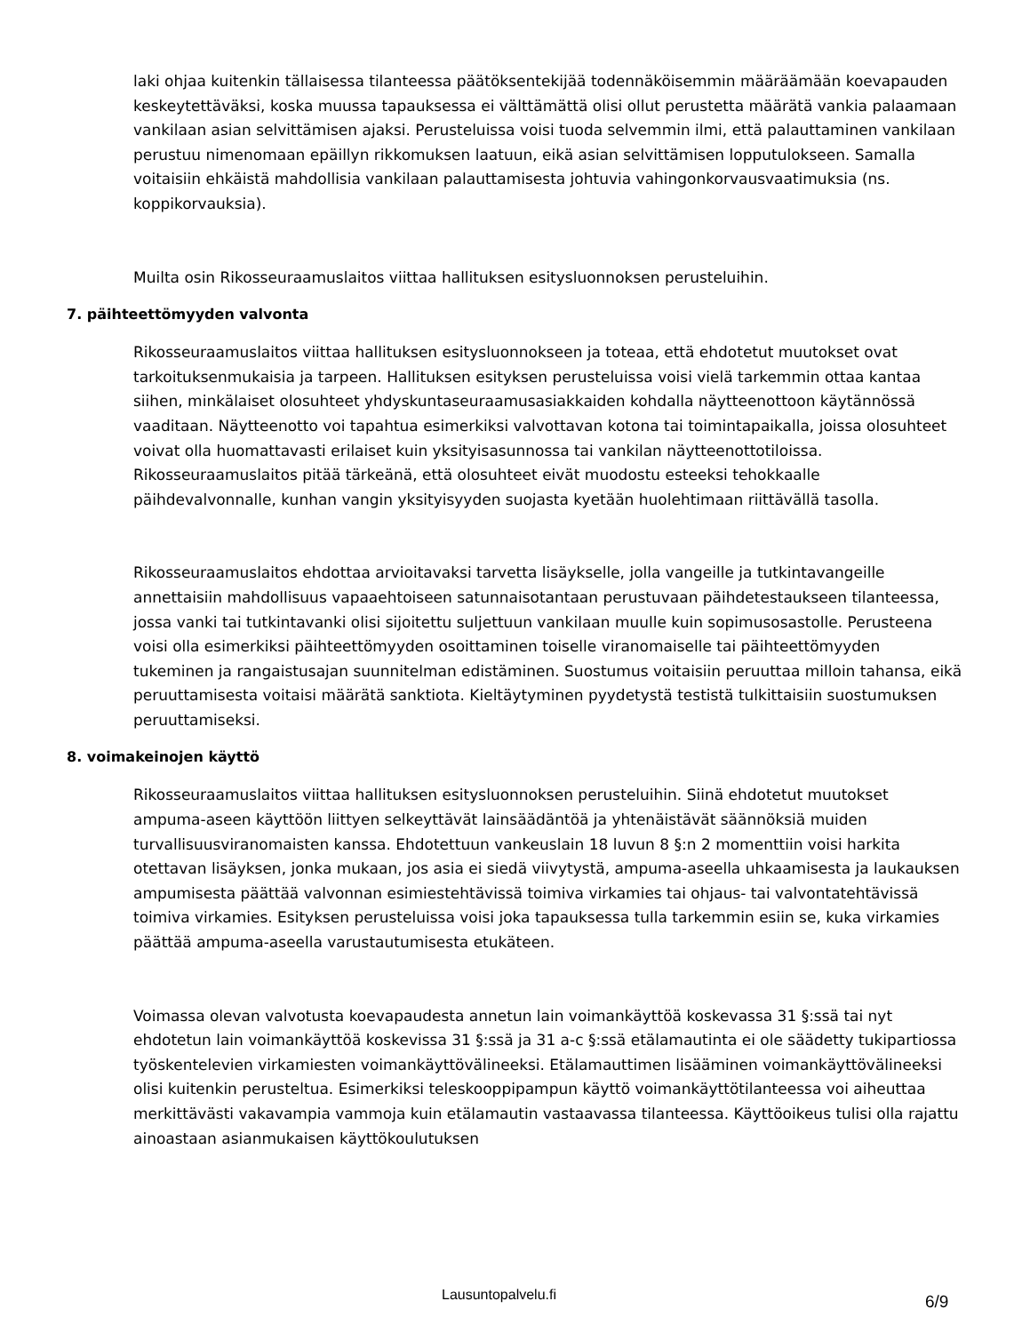laki ohjaa kuitenkin tällaisessa tilanteessa päätöksentekijää todennäköisemmin määräämään koevapauden keskeytettäväksi, koska muussa tapauksessa ei välttämättä olisi ollut perustetta määrätä vankia palaamaan vankilaan asian selvittämisen ajaksi. Perusteluissa voisi tuoda selvemmin ilmi, että palauttaminen vankilaan perustuu nimenomaan epäillyn rikkomuksen laatuun, eikä asian selvittämisen lopputulokseen. Samalla voitaisiin ehkäistä mahdollisia vankilaan palauttamisesta johtuvia vahingonkorvausvaatimuksia (ns. koppikorvauksia).
Muilta osin Rikosseuraamuslaitos viittaa hallituksen esitysluonnoksen perusteluihin.
7. päihteettömyyden valvonta
Rikosseuraamuslaitos viittaa hallituksen esitysluonnokseen ja toteaa, että ehdotetut muutokset ovat tarkoituksenmukaisia ja tarpeen. Hallituksen esityksen perusteluissa voisi vielä tarkemmin ottaa kantaa siihen, minkälaiset olosuhteet yhdyskuntaseuraamusasiakkaiden kohdalla näytteenottoon käytännössä vaaditaan. Näytteenotto voi tapahtua esimerkiksi valvottavan kotona tai toimintapaikalla, joissa olosuhteet voivat olla huomattavasti erilaiset kuin yksityisasunnossa tai vankilan näytteenottotiloissa. Rikosseuraamuslaitos pitää tärkeänä, että olosuhteet eivät muodostu esteeksi tehokkaalle päihdevalvonnalle, kunhan vangin yksityisyyden suojasta kyetään huolehtimaan riittävällä tasolla.
Rikosseuraamuslaitos ehdottaa arvioitavaksi tarvetta lisäykselle, jolla vangeille ja tutkintavangeille annettaisiin mahdollisuus vapaaehtoiseen satunnaisotantaan perustuvaan päihdetestaukseen tilanteessa, jossa vanki tai tutkintavanki olisi sijoitettu suljettuun vankilaan muulle kuin sopimusosastolle. Perusteena voisi olla esimerkiksi päihteettömyyden osoittaminen toiselle viranomaiselle tai päihteettömyyden tukeminen ja rangaistusajan suunnitelman edistäminen. Suostumus voitaisiin peruuttaa milloin tahansa, eikä peruuttamisesta voitaisi määrätä sanktiota. Kieltäytyminen pyydetystä testistä tulkittaisiin suostumuksen peruuttamiseksi.
8. voimakeinojen käyttö
Rikosseuraamuslaitos viittaa hallituksen esitysluonnoksen perusteluihin. Siinä ehdotetut muutokset ampuma-aseen käyttöön liittyen selkeyttävät lainsäädäntöä ja yhtenäistävät säännöksiä muiden turvallisuusviranomaisten kanssa. Ehdotettuun vankeuslain 18 luvun 8 §:n 2 momenttiin voisi harkita otettavan lisäyksen, jonka mukaan, jos asia ei siedä viivytystä, ampuma-aseella uhkaamisesta ja laukauksen ampumisesta päättää valvonnan esimiestehtävissä toimiva virkamies tai ohjaus- tai valvontatehtävissä toimiva virkamies. Esityksen perusteluissa voisi joka tapauksessa tulla tarkemmin esiin se, kuka virkamies päättää ampuma-aseella varustautumisesta etukäteen.
Voimassa olevan valvotusta koevapaudesta annetun lain voimankäyttöä koskevassa 31 §:ssä tai nyt ehdotetun lain voimankäyttöä koskevissa 31 §:ssä ja 31 a-c §:ssä etälamautinta ei ole säädetty tukipartiossa työskentelevien virkamiesten voimankäyttövälineeksi. Etälamauttimen lisääminen voimankäyttövälineeksi olisi kuitenkin perusteltua. Esimerkiksi teleskooppipampun käyttö voimankäyttötilanteessa voi aiheuttaa merkittävästi vakavampia vammoja kuin etälamautin vastaavassa tilanteessa. Käyttöoikeus tulisi olla rajattu ainoastaan asianmukaisen käyttökoulutuksen
Lausuntopalvelu.fi 6/9